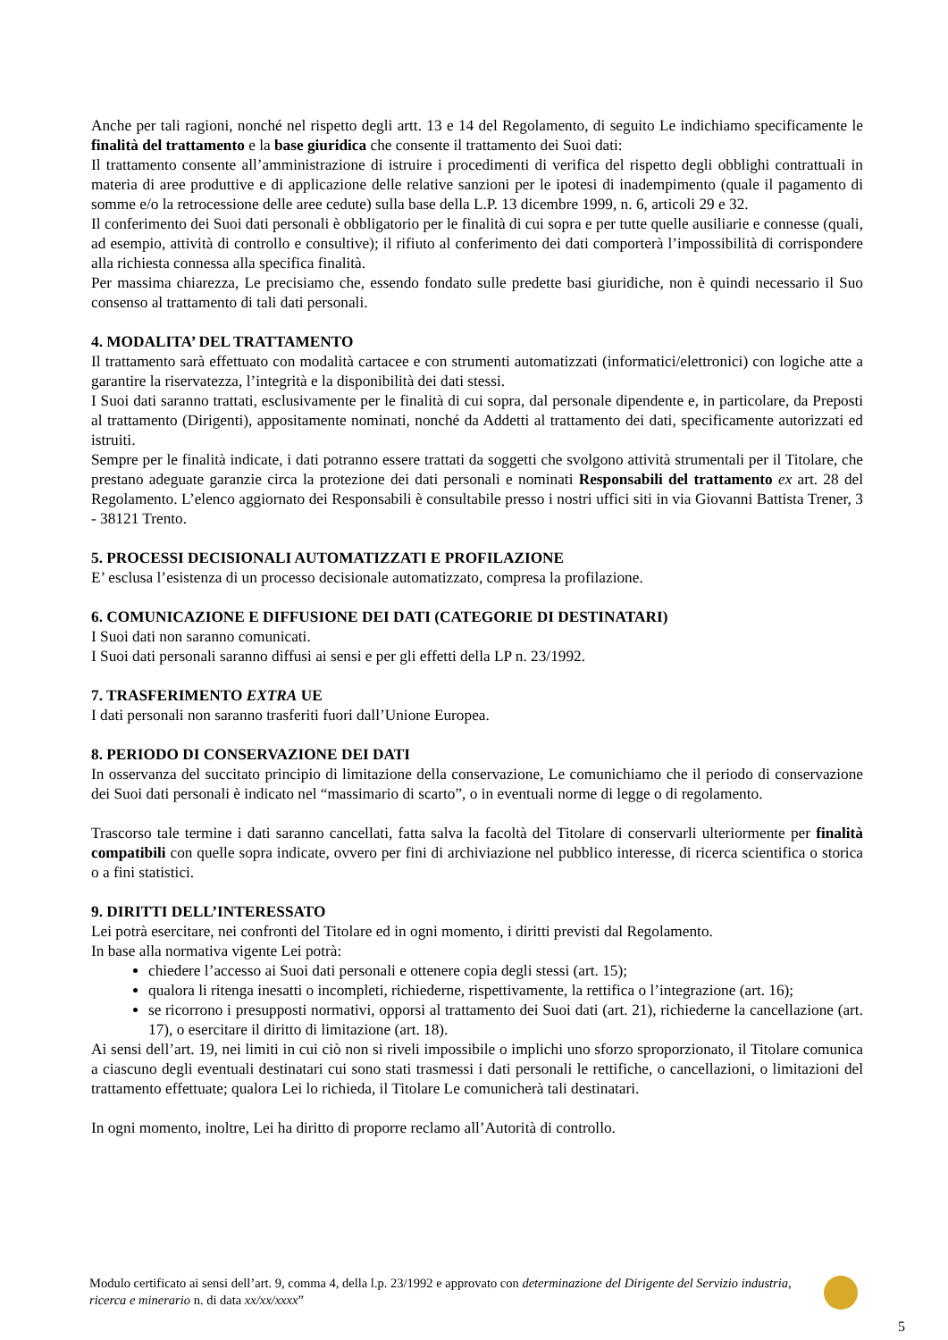Anche per tali ragioni, nonché nel rispetto degli artt. 13 e 14 del Regolamento, di seguito Le indichiamo specificamente le finalità del trattamento e la base giuridica che consente il trattamento dei Suoi dati:
Il trattamento consente all’amministrazione di istruire i procedimenti di verifica del rispetto degli obblighi contrattuali in materia di aree produttive e di applicazione delle relative sanzioni per le ipotesi di inadempimento (quale il pagamento di somme e/o la retrocessione delle aree cedute) sulla base della L.P. 13 dicembre 1999, n. 6, articoli 29 e 32.
Il conferimento dei Suoi dati personali è obbligatorio per le finalità di cui sopra e per tutte quelle ausiliarie e connesse (quali, ad esempio, attività di controllo e consultive); il rifiuto al conferimento dei dati comporterà l’impossibilità di corrispondere alla richiesta connessa alla specifica finalità.
Per massima chiarezza, Le precisiamo che, essendo fondato sulle predette basi giuridiche, non è quindi necessario il Suo consenso al trattamento di tali dati personali.
4. MODALITA’ DEL TRATTAMENTO
Il trattamento sarà effettuato con modalità cartacee e con strumenti automatizzati (informatici/elettronici) con logiche atte a garantire la riservatezza, l’integrità e la disponibilità dei dati stessi.
I Suoi dati saranno trattati, esclusivamente per le finalità di cui sopra, dal personale dipendente e, in particolare, da Preposti al trattamento (Dirigenti), appositamente nominati, nonché da Addetti al trattamento dei dati, specificamente autorizzati ed istruiti.
Sempre per le finalità indicate, i dati potranno essere trattati da soggetti che svolgono attività strumentali per il Titolare, che prestano adeguate garanzie circa la protezione dei dati personali e nominati Responsabili del trattamento ex art. 28 del Regolamento. L’elenco aggiornato dei Responsabili è consultabile presso i nostri uffici siti in via Giovanni Battista Trener, 3 - 38121 Trento.
5. PROCESSI DECISIONALI AUTOMATIZZATI E PROFILAZIONE
E’ esclusa l’esistenza di un processo decisionale automatizzato, compresa la profilazione.
6. COMUNICAZIONE E DIFFUSIONE DEI DATI (CATEGORIE DI DESTINATARI)
I Suoi dati non saranno comunicati.
I Suoi dati personali saranno diffusi ai sensi e per gli effetti della LP n. 23/1992.
7. TRASFERIMENTO EXTRA UE
I dati personali non saranno trasferiti fuori dall’Unione Europea.
8. PERIODO DI CONSERVAZIONE DEI DATI
In osservanza del succitato principio di limitazione della conservazione, Le comunichiamo che il periodo di conservazione dei Suoi dati personali è indicato nel “massimario di scarto”, o in eventuali norme di legge o di regolamento.
Trascorso tale termine i dati saranno cancellati, fatta salva la facoltà del Titolare di conservarli ulteriormente per finalità compatibili con quelle sopra indicate, ovvero per fini di archiviazione nel pubblico interesse, di ricerca scientifica o storica o a fini statistici.
9. DIRITTI DELL’INTERESSATO
Lei potrà esercitare, nei confronti del Titolare ed in ogni momento, i diritti previsti dal Regolamento.
In base alla normativa vigente Lei potrà:
chiedere l’accesso ai Suoi dati personali e ottenere copia degli stessi (art. 15);
qualora li ritenga inesatti o incompleti, richiederne, rispettivamente, la rettifica o l’integrazione (art. 16);
se ricorrono i presupposti normativi, opporsi al trattamento dei Suoi dati (art. 21), richiederne la cancellazione (art. 17), o esercitare il diritto di limitazione (art. 18).
Ai sensi dell’art. 19, nei limiti in cui ciò non si riveli impossibile o implichi uno sforzo sproporzionato, il Titolare comunica a ciascuno degli eventuali destinatari cui sono stati trasmessi i dati personali le rettifiche, o cancellazioni, o limitazioni del trattamento effettuate; qualora Lei lo richieda, il Titolare Le comunicherà tali destinatari.
In ogni momento, inoltre, Lei ha diritto di proporre reclamo all’Autorità di controllo.
Modulo certificato ai sensi dell’art. 9, comma 4, della l.p. 23/1992 e approvato con determinazione del Dirigente del Servizio industria, ricerca e minerario n. di data xx/xx/xxxx”
5